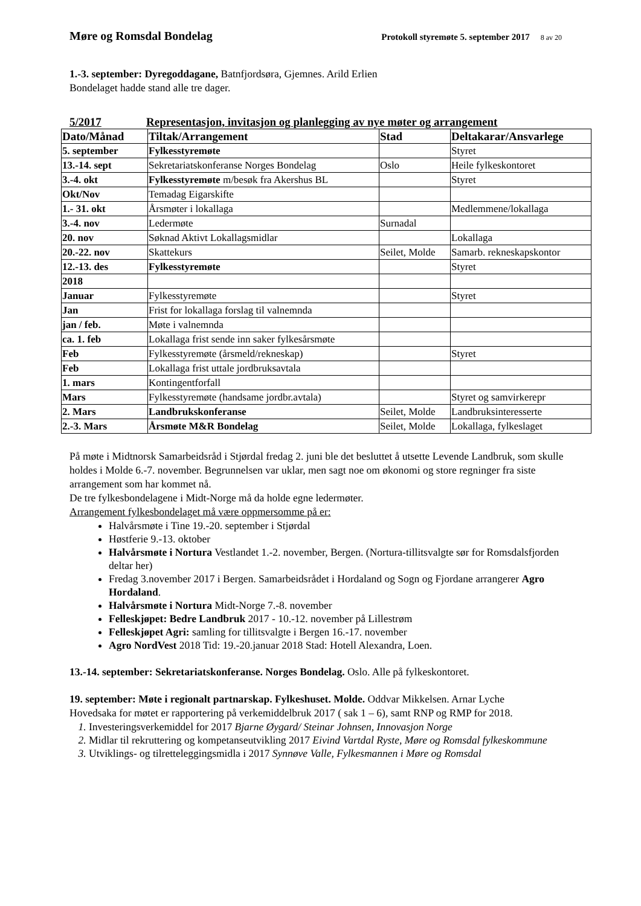Møre og Romsdal Bondelag Protokoll styremøte 5. september 2017 8 av 20
1.-3. september: Dyregoddagane, Batnfjordsøra, Gjemnes. Arild Erlien
Bondelaget hadde stand alle tre dager.
5/2017 Representasjon, invitasjon og planlegging av nye møter og arrangement
| Dato/Månad | Tiltak/Arrangement | Stad | Deltakarar/Ansvarlege |
| --- | --- | --- | --- |
| 5. september | Fylkesstyremøte | | Styret |
| 13.-14. sept | Sekretariatskonferanse Norges Bondelag | Oslo | Heile fylkeskontoret |
| 3.-4. okt | Fylkesstyremøte m/besøk fra Akershus BL | | Styret |
| Okt/Nov | Temadag Eigarskifte | | |
| 1.- 31. okt | Årsmøter i lokallaga | | Medlemmene/lokallaga |
| 3.-4. nov | Ledermøte | Surnadal | |
| 20. nov | Søknad Aktivt Lokallagsmidlar | | Lokallaga |
| 20.-22. nov | Skattekurs | Seilet, Molde | Samarb. rekneskapskontor |
| 12.-13. des | Fylkesstyremøte | | Styret |
| 2018 | | | |
| Januar | Fylkesstyremøte | | Styret |
| Jan | Frist for lokallaga forslag til valnemnda | | |
| jan / feb. | Møte i valnemnda | | |
| ca. 1. feb | Lokallaga frist sende inn saker fylkesårsmøte | | |
| Feb | Fylkesstyremøte (årsmeld/rekneskap) | | Styret |
| Feb | Lokallaga frist uttale jordbruksavtala | | |
| 1. mars | Kontingentforfall | | |
| Mars | Fylkesstyremøte (handsame jordbr.avtala) | | Styret og samvirkerepr |
| 2. Mars | Landbrukskonferanse | Seilet, Molde | Landbruksinteresserte |
| 2.-3. Mars | Årsmøte M&R Bondelag | Seilet, Molde | Lokallaga, fylkeslaget |
På møte i Midtnorsk Samarbeidsråd i Stjørdal fredag 2. juni ble det besluttet å utsette Levende Landbruk, som skulle holdes i Molde 6.-7. november. Begrunnelsen var uklar, men sagt noe om økonomi og store regninger fra siste arrangement som har kommet nå.
De tre fylkesbondelagene i Midt-Norge må da holde egne ledermøter.
Arrangement fylkesbondelaget må være oppmersomme på er:
Halvårsmøte i Tine 19.-20. september i Stjørdal
Høstferie 9.-13. oktober
Halvårsmøte i Nortura Vestlandet 1.-2. november, Bergen. (Nortura-tillitsvalgte sør for Romsdalsfjorden deltar her)
Fredag 3.november 2017 i Bergen. Samarbeidsrådet i Hordaland og Sogn og Fjordane arrangerer Agro Hordaland.
Halvårsmøte i Nortura Midt-Norge 7.-8. november
Felleskjøpet: Bedre Landbruk 2017 - 10.-12. november på Lillestrøm
Felleskjøpet Agri: samling for tillitsvalgte i Bergen 16.-17. november
Agro NordVest 2018 Tid: 19.-20.januar 2018 Stad: Hotell Alexandra, Loen.
13.-14. september: Sekretariatskonferanse. Norges Bondelag. Oslo. Alle på fylkeskontoret.
19. september: Møte i regionalt partnarskap. Fylkeshuset. Molde. Oddvar Mikkelsen. Arnar Lyche
Hovedsaka for møtet er rapportering på verkemiddelbruk 2017 ( sak 1 – 6), samt RNP og RMP for 2018.
Investeringsverkemiddel for 2017 Bjarne Øygard/ Steinar Johnsen, Innovasjon Norge
Midlar til rekruttering og kompetanseutvikling 2017 Eivind Vartdal Ryste, Møre og Romsdal fylkeskommune
Utviklings- og tilretteleggingsmidla i 2017 Synnøve Valle, Fylkesmannen i Møre og Romsdal